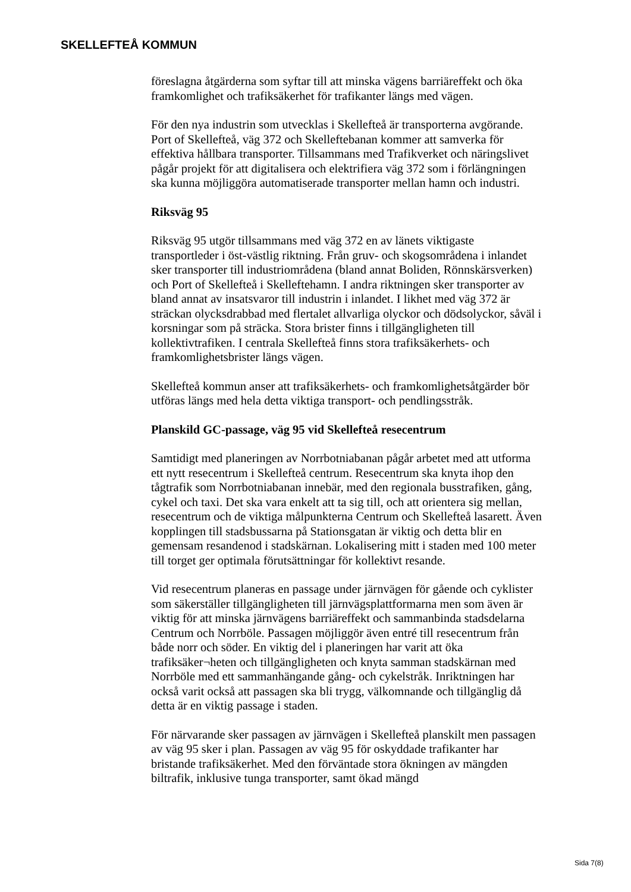SKELLEFTEÅ KOMMUN
föreslagna åtgärderna som syftar till att minska vägens barriäreffekt och öka framkomlighet och trafiksäkerhet för trafikanter längs med vägen.
För den nya industrin som utvecklas i Skellefteå är transporterna avgörande. Port of Skellefteå, väg 372 och Skelleftebanan kommer att samverka för effektiva hållbara transporter. Tillsammans med Trafikverket och näringslivet pågår projekt för att digitalisera och elektrifiera väg 372 som i förlängningen ska kunna möjliggöra automatiserade transporter mellan hamn och industri.
Riksväg 95
Riksväg 95 utgör tillsammans med väg 372 en av länets viktigaste transportleder i öst-västlig riktning. Från gruv- och skogsområdena i inlandet sker transporter till industriområdena (bland annat Boliden, Rönnskärsverken) och Port of Skellefteå i Skelleftehamn. I andra riktningen sker transporter av bland annat av insatsvaror till industrin i inlandet. I likhet med väg 372 är sträckan olycksdrabbad med flertalet allvarliga olyckor och dödsolyckor, såväl i korsningar som på sträcka. Stora brister finns i tillgängligheten till kollektivtrafiken. I centrala Skellefteå finns stora trafiksäkerhets- och framkomlighetsbrister längs vägen.
Skellefteå kommun anser att trafiksäkerhets- och framkomlighetsåtgärder bör utföras längs med hela detta viktiga transport- och pendlingsstråk.
Planskild GC-passage, väg 95 vid Skellefteå resecentrum
Samtidigt med planeringen av Norrbotniabanan pågår arbetet med att utforma ett nytt resecentrum i Skellefteå centrum. Resecentrum ska knyta ihop den tågtrafik som Norrbotniabanan innebär, med den regionala busstrafiken, gång, cykel och taxi. Det ska vara enkelt att ta sig till, och att orientera sig mellan, resecentrum och de viktiga målpunkterna Centrum och Skellefteå lasarett. Även kopplingen till stadsbussarna på Stationsgatan är viktig och detta blir en gemensam resandenod i stadskärnan. Lokalisering mitt i staden med 100 meter till torget ger optimala förutsättningar för kollektivt resande.
Vid resecentrum planeras en passage under järnvägen för gående och cyklister som säkerställer tillgängligheten till järnvägsplattformarna men som även är viktig för att minska järnvägens barriäreffekt och sammanbinda stadsdelarna Centrum och Norrböle. Passagen möjliggör även entré till resecentrum från både norr och söder. En viktig del i planeringen har varit att öka trafiksäker¬heten och tillgängligheten och knyta samman stadskärnan med Norrböle med ett sammanhängande gång- och cykelstråk. Inriktningen har också varit också att passagen ska bli trygg, välkomnande och tillgänglig då detta är en viktig passage i staden.
För närvarande sker passagen av järnvägen i Skellefteå planskilt men passagen av väg 95 sker i plan. Passagen av väg 95 för oskyddade trafikanter har bristande trafiksäkerhet. Med den förväntade stora ökningen av mängden biltrafik, inklusive tunga transporter, samt ökad mängd
Sida 7(8)